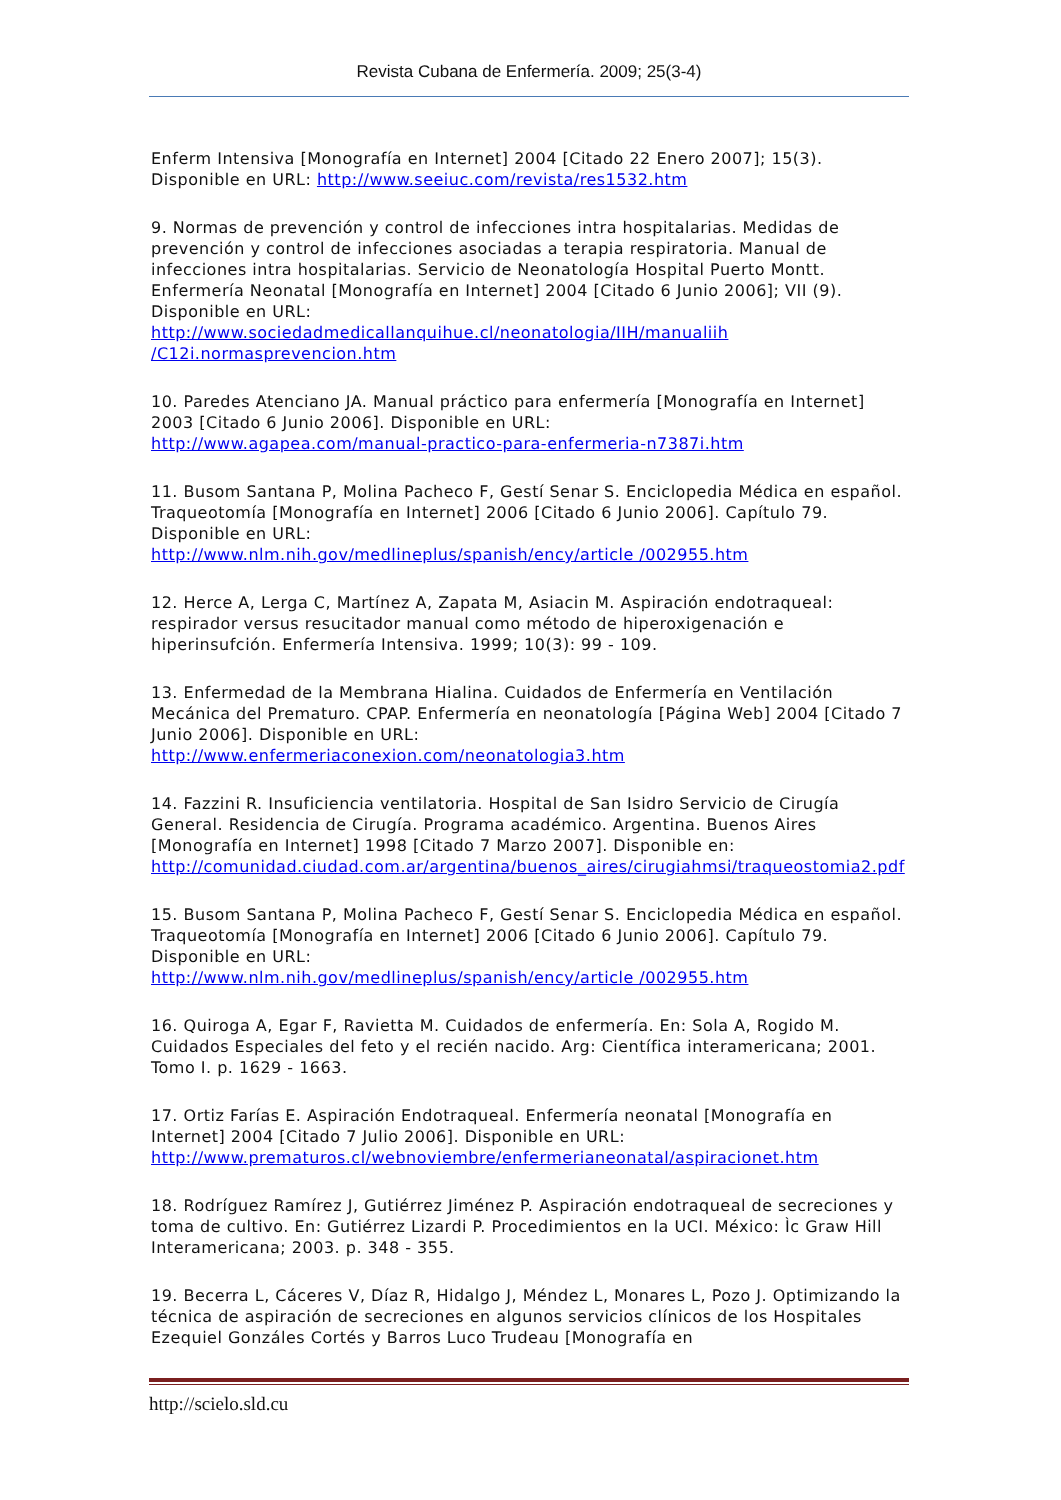Revista Cubana de Enfermería. 2009; 25(3-4)
Enferm Intensiva [Monografía en Internet] 2004 [Citado 22 Enero 2007]; 15(3). Disponible en URL: http://www.seeiuc.com/revista/res1532.htm
9. Normas de prevención y control de infecciones intra hospitalarias. Medidas de prevención y control de infecciones asociadas a terapia respiratoria. Manual de infecciones intra hospitalarias. Servicio de Neonatología Hospital Puerto Montt. Enfermería Neonatal [Monografía en Internet] 2004 [Citado 6 Junio 2006]; VII (9). Disponible en URL:
http://www.sociedadmedicallanquihue.cl/neonatologia/IIH/manualiih /C12i.normasprevencion.htm
10. Paredes Atenciano JA. Manual práctico para enfermería [Monografía en Internet] 2003 [Citado 6 Junio 2006]. Disponible en URL:
http://www.agapea.com/manual-practico-para-enfermeria-n7387i.htm
11. Busom Santana P, Molina Pacheco F, Gestí Senar S. Enciclopedia Médica en español. Traqueotomía [Monografía en Internet] 2006 [Citado 6 Junio 2006]. Capítulo 79. Disponible en URL:
http://www.nlm.nih.gov/medlineplus/spanish/ency/article /002955.htm
12. Herce A, Lerga C, Martínez A, Zapata M, Asiacin M. Aspiración endotraqueal: respirador versus resucitador manual como método de hiperoxigenación e hiperinsufción. Enfermería Intensiva. 1999; 10(3): 99 - 109.
13. Enfermedad de la Membrana Hialina. Cuidados de Enfermería en Ventilación Mecánica del Prematuro. CPAP. Enfermería en neonatología [Página Web] 2004 [Citado 7 Junio 2006]. Disponible en URL:
http://www.enfermeriaconexion.com/neonatologia3.htm
14. Fazzini R. Insuficiencia ventilatoria. Hospital de San Isidro Servicio de Cirugía General. Residencia de Cirugía. Programa académico. Argentina. Buenos Aires [Monografía en Internet] 1998 [Citado 7 Marzo 2007]. Disponible en:
http://comunidad.ciudad.com.ar/argentina/buenos_aires/cirugiahmsi/traqueostomia2.pdf
15. Busom Santana P, Molina Pacheco F, Gestí Senar S. Enciclopedia Médica en español. Traqueotomía [Monografía en Internet] 2006 [Citado 6 Junio 2006]. Capítulo 79. Disponible en URL:
http://www.nlm.nih.gov/medlineplus/spanish/ency/article /002955.htm
16. Quiroga A, Egar F, Ravietta M. Cuidados de enfermería. En: Sola A, Rogido M. Cuidados Especiales del feto y el recién nacido. Arg: Científica interamericana; 2001. Tomo I. p. 1629 - 1663.
17. Ortiz Farías E. Aspiración Endotraqueal. Enfermería neonatal [Monografía en Internet] 2004 [Citado 7 Julio 2006]. Disponible en URL:
http://www.prematuros.cl/webnoviembre/enfermerianeonatal/aspiracionet.htm
18. Rodríguez Ramírez J, Gutiérrez Jiménez P. Aspiración endotraqueal de secreciones y toma de cultivo. En: Gutiérrez Lizardi P. Procedimientos en la UCI. México: Ìc Graw Hill Interamericana; 2003. p. 348 - 355.
19. Becerra L, Cáceres V, Díaz R, Hidalgo J, Méndez L, Monares L, Pozo J. Optimizando la técnica de aspiración de secreciones en algunos servicios clínicos de los Hospitales Ezequiel Gonzáles Cortés y Barros Luco Trudeau [Monografía en
http://scielo.sld.cu